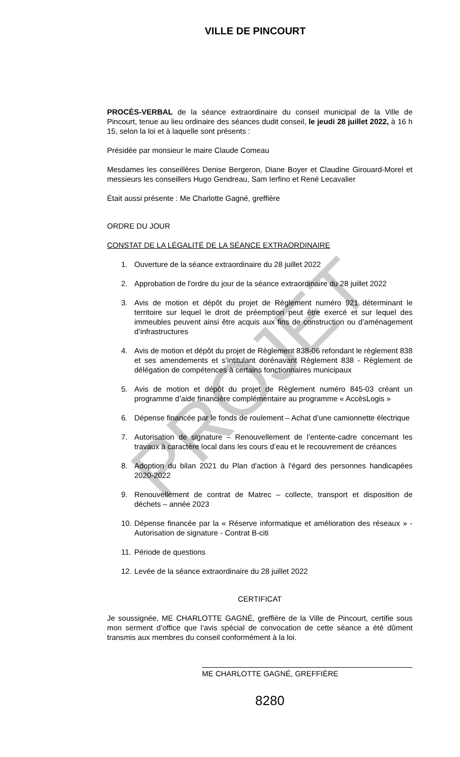VILLE DE PINCOURT
PROJET
PROCÈS-VERBAL de la séance extraordinaire du conseil municipal de la Ville de Pincourt, tenue au lieu ordinaire des séances dudit conseil, le jeudi 28 juillet 2022, à 16 h 15, selon la loi et à laquelle sont présents :
Présidée par monsieur le maire Claude Comeau
Mesdames les conseillères Denise Bergeron, Diane Boyer et Claudine Girouard-Morel et messieurs les conseillers Hugo Gendreau, Sam Ierfino et René Lecavalier
Était aussi présente : Me Charlotte Gagné, greffière
ORDRE DU JOUR
CONSTAT DE LA LÉGALITÉ DE LA SÉANCE EXTRAORDINAIRE
1. Ouverture de la séance extraordinaire du 28 juillet 2022
2. Approbation de l'ordre du jour de la séance extraordinaire du 28 juillet 2022
3. Avis de motion et dépôt du projet de Règlement numéro 921 déterminant le territoire sur lequel le droit de préemption peut être exercé et sur lequel des immeubles peuvent ainsi être acquis aux fins de construction ou d’aménagement d’infrastructures
4. Avis de motion et dépôt du projet de Règlement 838-06 refondant le règlement 838 et ses amendements et s’intitulant dorénavant Règlement 838 - Règlement de délégation de compétences à certains fonctionnaires municipaux
5. Avis de motion et dépôt du projet de Règlement numéro 845-03 créant un programme d’aide financière complémentaire au programme « AccèsLogis »
6. Dépense financée par le fonds de roulement – Achat d’une camionnette électrique
7. Autorisation de signature – Renouvellement de l’entente-cadre concernant les travaux à caractère local dans les cours d’eau et le recouvrement de créances
8. Adoption du bilan 2021 du Plan d'action à l'égard des personnes handicapées 2020-2022
9. Renouvellement de contrat de Matrec – collecte, transport et disposition de déchets – année 2023
10. Dépense financée par la « Réserve informatique et amélioration des réseaux » - Autorisation de signature - Contrat B-citi
11. Période de questions
12. Levée de la séance extraordinaire du 28 juillet 2022
CERTIFICAT
Je soussignée, ME CHARLOTTE GAGNÉ, greffière de la Ville de Pincourt, certifie sous mon serment d’office que l’avis spécial de convocation de cette séance a été dûment transmis aux membres du conseil conformément à la loi.
ME CHARLOTTE GAGNÉ, GREFFIÈRE
8280